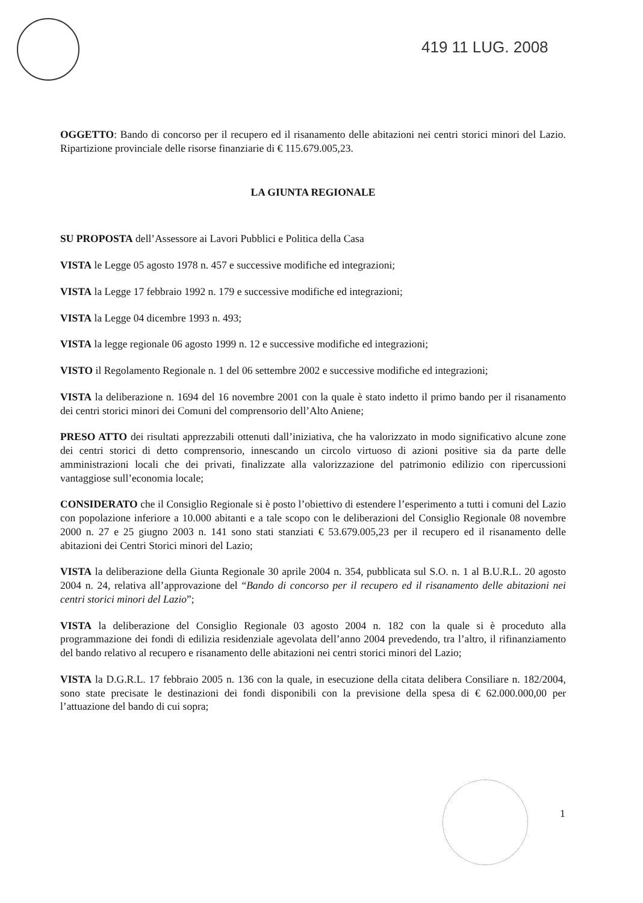419 11 LUG. 2008
OGGETTO: Bando di concorso per il recupero ed il risanamento delle abitazioni nei centri storici minori del Lazio. Ripartizione provinciale delle risorse finanziarie di € 115.679.005,23.
LA GIUNTA REGIONALE
SU PROPOSTA dell’Assessore ai Lavori Pubblici e Politica della Casa
VISTA le Legge 05 agosto 1978 n. 457 e successive modifiche ed integrazioni;
VISTA la Legge 17 febbraio 1992 n. 179 e successive modifiche ed integrazioni;
VISTA la Legge 04 dicembre 1993 n. 493;
VISTA la legge regionale 06 agosto 1999 n. 12 e successive modifiche ed integrazioni;
VISTO il Regolamento Regionale n. 1 del 06 settembre 2002 e successive modifiche ed integrazioni;
VISTA la deliberazione n. 1694 del 16 novembre 2001 con la quale è stato indetto il primo bando per il risanamento dei centri storici minori dei Comuni del comprensorio dell’Alto Aniene;
PRESO ATTO dei risultati apprezzabili ottenuti dall’iniziativa, che ha valorizzato in modo significativo alcune zone dei centri storici di detto comprensorio, innescando un circolo virtuoso di azioni positive sia da parte delle amministrazioni locali che dei privati, finalizzate alla valorizzazione del patrimonio edilizio con ripercussioni vantaggiose sull’economia locale;
CONSIDERATO che il Consiglio Regionale si è posto l’obiettivo di estendere l’esperimento a tutti i comuni del Lazio con popolazione inferiore a 10.000 abitanti e a tale scopo con le deliberazioni del Consiglio Regionale 08 novembre 2000 n. 27 e 25 giugno 2003 n. 141 sono stati stanziati € 53.679.005,23 per il recupero ed il risanamento delle abitazioni dei Centri Storici minori del Lazio;
VISTA la deliberazione della Giunta Regionale 30 aprile 2004 n. 354, pubblicata sul S.O. n. 1 al B.U.R.L. 20 agosto 2004 n. 24, relativa all’approvazione del “Bando di concorso per il recupero ed il risanamento delle abitazioni nei centri storici minori del Lazio”;
VISTA la deliberazione del Consiglio Regionale 03 agosto 2004 n. 182 con la quale si è proceduto alla programmazione dei fondi di edilizia residenziale agevolata dell’anno 2004 prevedendo, tra l’altro, il rifinanziamento del bando relativo al recupero e risanamento delle abitazioni nei centri storici minori del Lazio;
VISTA la D.G.R.L. 17 febbraio 2005 n. 136 con la quale, in esecuzione della citata delibera Consiliare n. 182/2004, sono state precisate le destinazioni dei fondi disponibili con la previsione della spesa di € 62.000.000,00 per l’attuazione del bando di cui sopra;
1